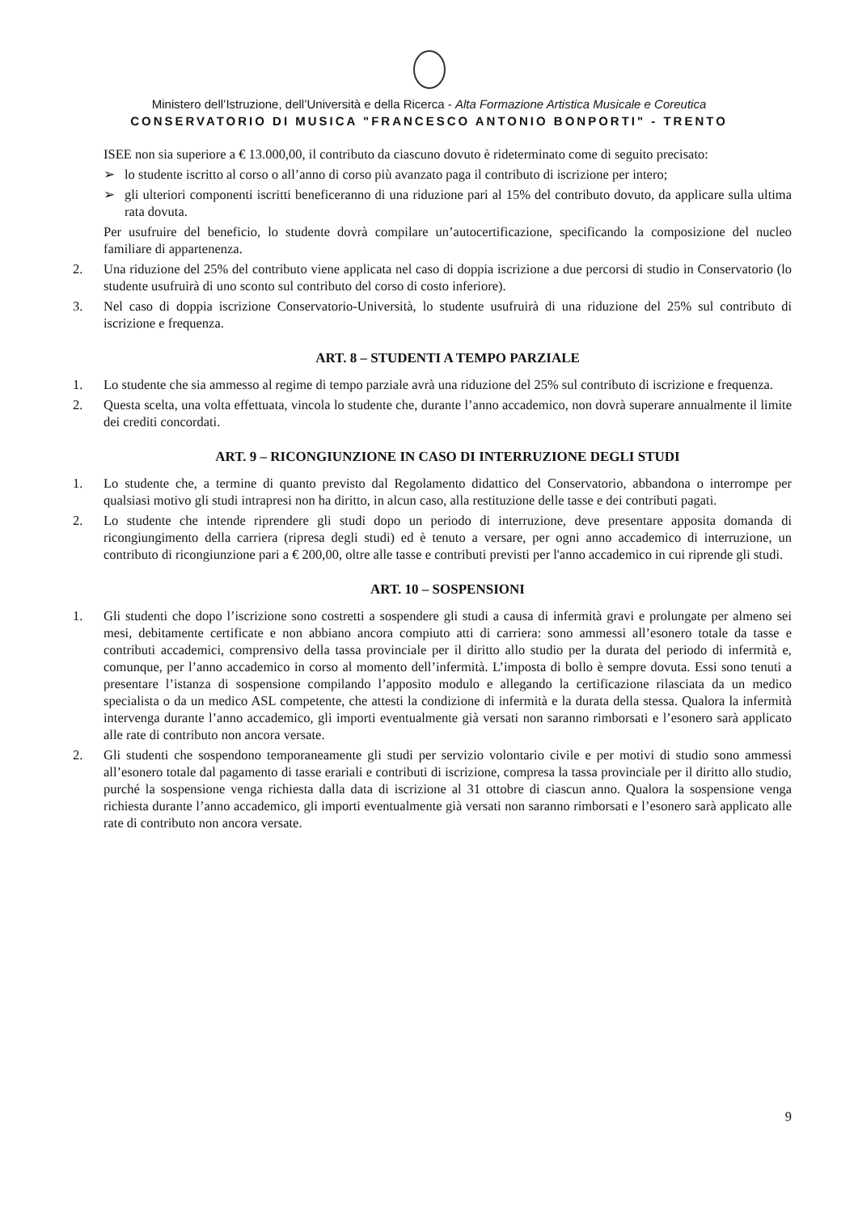Ministero dell’Istruzione, dell’Università e della Ricerca - Alta Formazione Artistica Musicale e Coreutica
CONSERVATORIO DI MUSICA "FRANCESCO ANTONIO BONPORTI" - TRENTO
ISEE non sia superiore a € 13.000,00, il contributo da ciascuno dovuto è rideterminato come di seguito precisato:
➢ lo studente iscritto al corso o all’anno di corso più avanzato paga il contributo di iscrizione per intero;
➢ gli ulteriori componenti iscritti beneficeranno di una riduzione pari al 15% del contributo dovuto, da applicare sulla ultima rata dovuta.
Per usufruire del beneficio, lo studente dovrà compilare un’autocertificazione, specificando la composizione del nucleo familiare di appartenenza.
2. Una riduzione del 25% del contributo viene applicata nel caso di doppia iscrizione a due percorsi di studio in Conservatorio (lo studente usufruirà di uno sconto sul contributo del corso di costo inferiore).
3. Nel caso di doppia iscrizione Conservatorio-Università, lo studente usufruirà di una riduzione del 25% sul contributo di iscrizione e frequenza.
ART. 8 – STUDENTI A TEMPO PARZIALE
1. Lo studente che sia ammesso al regime di tempo parziale avrà una riduzione del 25% sul contributo di iscrizione e frequenza.
2. Questa scelta, una volta effettuata, vincola lo studente che, durante l’anno accademico, non dovrà superare annualmente il limite dei crediti concordati.
ART. 9 – RICONGIUNZIONE IN CASO DI INTERRUZIONE DEGLI STUDI
1. Lo studente che, a termine di quanto previsto dal Regolamento didattico del Conservatorio, abbandona o interrompe per qualsiasi motivo gli studi intrapresi non ha diritto, in alcun caso, alla restituzione delle tasse e dei contributi pagati.
2. Lo studente che intende riprendere gli studi dopo un periodo di interruzione, deve presentare apposita domanda di ricongiungimento della carriera (ripresa degli studi) ed è tenuto a versare, per ogni anno accademico di interruzione, un contributo di ricongiunzione pari a € 200,00, oltre alle tasse e contributi previsti per l'anno accademico in cui riprende gli studi.
ART. 10 – SOSPENSIONI
1. Gli studenti che dopo l’iscrizione sono costretti a sospendere gli studi a causa di infermità gravi e prolungate per almeno sei mesi, debitamente certificate e non abbiano ancora compiuto atti di carriera: sono ammessi all’esonero totale da tasse e contributi accademici, comprensivo della tassa provinciale per il diritto allo studio per la durata del periodo di infermità e, comunque, per l’anno accademico in corso al momento dell’infermità. L’imposta di bollo è sempre dovuta. Essi sono tenuti a presentare l’istanza di sospensione compilando l’apposito modulo e allegando la certificazione rilasciata da un medico specialista o da un medico ASL competente, che attesti la condizione di infermità e la durata della stessa. Qualora la infermità intervenga durante l’anno accademico, gli importi eventualmente già versati non saranno rimborsati e l’esonero sarà applicato alle rate di contributo non ancora versate.
2. Gli studenti che sospendono temporaneamente gli studi per servizio volontario civile e per motivi di studio sono ammessi all’esonero totale dal pagamento di tasse erariali e contributi di iscrizione, compresa la tassa provinciale per il diritto allo studio, purché la sospensione venga richiesta dalla data di iscrizione al 31 ottobre di ciascun anno. Qualora la sospensione venga richiesta durante l’anno accademico, gli importi eventualmente già versati non saranno rimborsati e l’esonero sarà applicato alle rate di contributo non ancora versate.
9